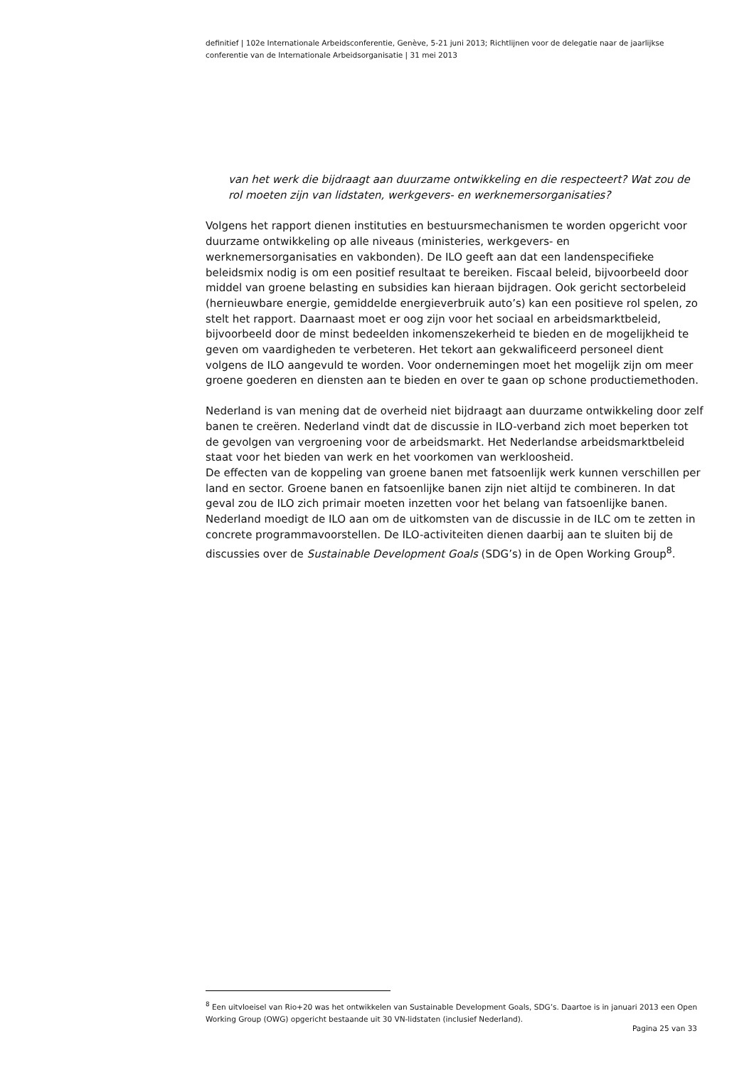definitief | 102e Internationale Arbeidsconferentie, Genève, 5-21 juni 2013; Richtlijnen voor de delegatie naar de jaarlijkse conferentie van de Internationale Arbeidsorganisatie | 31 mei 2013
van het werk die bijdraagt aan duurzame ontwikkeling en die respecteert? Wat zou de rol moeten zijn van lidstaten, werkgevers- en werknemersorganisaties?
Volgens het rapport dienen instituties en bestuursmechanismen te worden opgericht voor duurzame ontwikkeling op alle niveaus (ministeries, werkgevers- en werknemersorganisaties en vakbonden). De ILO geeft aan dat een landenspecifieke beleidsmix nodig is om een positief resultaat te bereiken. Fiscaal beleid, bijvoorbeeld door middel van groene belasting en subsidies kan hieraan bijdragen. Ook gericht sectorbeleid (hernieuwbare energie, gemiddelde energieverbruik auto’s) kan een positieve rol spelen, zo stelt het rapport. Daarnaast moet er oog zijn voor het sociaal en arbeidsmarktbeleid, bijvoorbeeld door de minst bedeelden inkomenszekerheid te bieden en de mogelijkheid te geven om vaardigheden te verbeteren. Het tekort aan gekwalificeerd personeel dient volgens de ILO aangevuld te worden. Voor ondernemingen moet het mogelijk zijn om meer groene goederen en diensten aan te bieden en over te gaan op schone productiemethoden.
Nederland is van mening dat de overheid niet bijdraagt aan duurzame ontwikkeling door zelf banen te creëren. Nederland vindt dat de discussie in ILO-verband zich moet beperken tot de gevolgen van vergroening voor de arbeidsmarkt. Het Nederlandse arbeidsmarktbeleid staat voor het bieden van werk en het voorkomen van werkloosheid.
De effecten van de koppeling van groene banen met fatsoenlijk werk kunnen verschillen per land en sector. Groene banen en fatsoenlijke banen zijn niet altijd te combineren. In dat geval zou de ILO zich primair moeten inzetten voor het belang van fatsoenlijke banen.
Nederland moedigt de ILO aan om de uitkomsten van de discussie in de ILC om te zetten in concrete programmavoorstellen. De ILO-activiteiten dienen daarbij aan te sluiten bij de discussies over de Sustainable Development Goals (SDG’s) in de Open Working Group<sup>8</sup>.
<sup>8</sup> Een uitvloeisel van Rio+20 was het ontwikkelen van Sustainable Development Goals, SDG’s. Daartoe is in januari 2013 een Open Working Group (OWG) opgericht bestaande uit 30 VN-lidstaten (inclusief Nederland).
Pagina 25 van 33